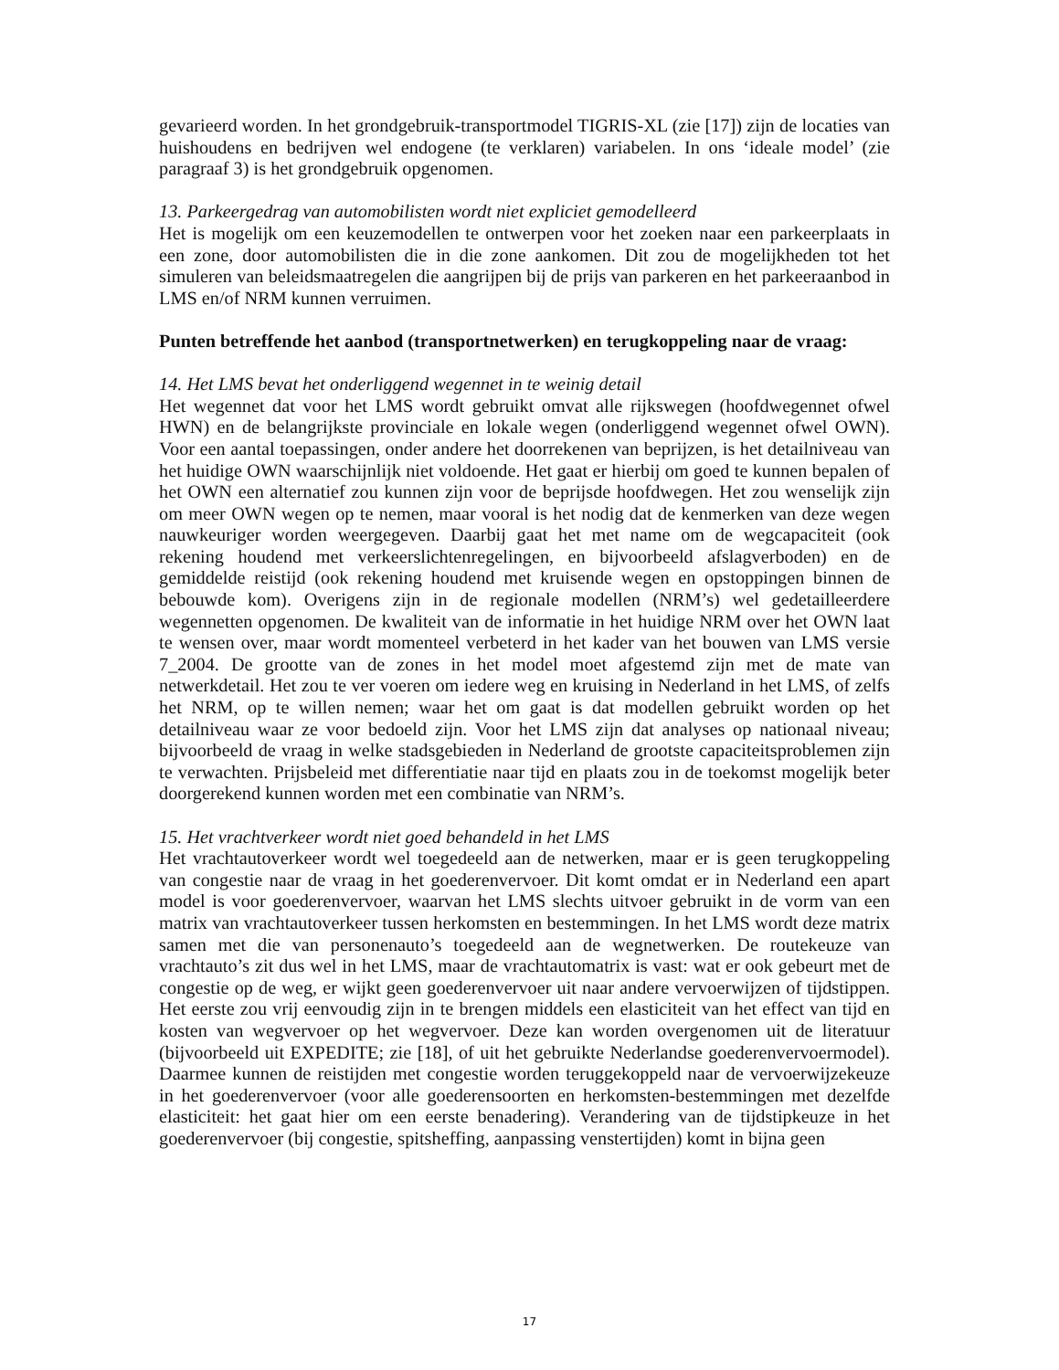gevarieerd worden. In het grondgebruik-transportmodel TIGRIS-XL (zie [17]) zijn de locaties van huishoudens en bedrijven wel endogene (te verklaren) variabelen. In ons ‘ideale model’ (zie paragraaf 3) is het grondgebruik opgenomen.
13. Parkeergedrag van automobilisten wordt niet expliciet gemodelleerd
Het is mogelijk om een keuzemodellen te ontwerpen voor het zoeken naar een parkeerplaats in een zone, door automobilisten die in die zone aankomen. Dit zou de mogelijkheden tot het simuleren van beleidsmaatregelen die aangrijpen bij de prijs van parkeren en het parkeeraanbod in LMS en/of NRM kunnen verruimen.
Punten betreffende het aanbod (transportnetwerken) en terugkoppeling naar de vraag:
14. Het LMS bevat het onderliggend wegennet in te weinig detail
Het wegennet dat voor het LMS wordt gebruikt omvat alle rijkswegen (hoofdwegennet ofwel HWN) en de belangrijkste provinciale en lokale wegen (onderliggend wegennet ofwel OWN). Voor een aantal toepassingen, onder andere het doorrekenen van beprijzen, is het detailniveau van het huidige OWN waarschijnlijk niet voldoende. Het gaat er hierbij om goed te kunnen bepalen of het OWN een alternatief zou kunnen zijn voor de beprijsde hoofdwegen. Het zou wenselijk zijn om meer OWN wegen op te nemen, maar vooral is het nodig dat de kenmerken van deze wegen nauwkeuriger worden weergegeven. Daarbij gaat het met name om de wegcapaciteit (ook rekening houdend met verkeerslichtenregelingen, en bijvoorbeeld afslagverboden) en de gemiddelde reistijd (ook rekening houdend met kruisende wegen en opstoppingen binnen de bebouwde kom). Overigens zijn in de regionale modellen (NRM’s) wel gedetailleerdere wegennetten opgenomen. De kwaliteit van de informatie in het huidige NRM over het OWN laat te wensen over, maar wordt momenteel verbeterd in het kader van het bouwen van LMS versie 7_2004. De grootte van de zones in het model moet afgestemd zijn met de mate van netwerkdetail. Het zou te ver voeren om iedere weg en kruising in Nederland in het LMS, of zelfs het NRM, op te willen nemen; waar het om gaat is dat modellen gebruikt worden op het detailniveau waar ze voor bedoeld zijn. Voor het LMS zijn dat analyses op nationaal niveau; bijvoorbeeld de vraag in welke stadsgebieden in Nederland de grootste capaciteitsproblemen zijn te verwachten. Prijsbeleid met differentiatie naar tijd en plaats zou in de toekomst mogelijk beter doorgerekend kunnen worden met een combinatie van NRM’s.
15. Het vrachtverkeer wordt niet goed behandeld in het LMS
Het vrachtautoverkeer wordt wel toegedeeld aan de netwerken, maar er is geen terugkoppeling van congestie naar de vraag in het goederenvervoer. Dit komt omdat er in Nederland een apart model is voor goederenvervoer, waarvan het LMS slechts uitvoer gebruikt in de vorm van een matrix van vrachtautoverkeer tussen herkomsten en bestemmingen. In het LMS wordt deze matrix samen met die van personenauto’s toegedeeld aan de wegnetwerken. De routekeuze van vrachtauto’s zit dus wel in het LMS, maar de vrachtautomatrix is vast: wat er ook gebeurt met de congestie op de weg, er wijkt geen goederenvervoer uit naar andere vervoerwijzen of tijdstippen. Het eerste zou vrij eenvoudig zijn in te brengen middels een elasticiteit van het effect van tijd en kosten van wegvervoer op het wegvervoer. Deze kan worden overgenomen uit de literatuur (bijvoorbeeld uit EXPEDITE; zie [18], of uit het gebruikte Nederlandse goederenvervoermodel). Daarmee kunnen de reistijden met congestie worden teruggekoppeld naar de vervoerwijzekeuze in het goederenvervoer (voor alle goederensoorten en herkomsten-bestemmingen met dezelfde elasticiteit: het gaat hier om een eerste benadering). Verandering van de tijdstipkeuze in het goederenvervoer (bij congestie, spitsheffing, aanpassing venstertijden) komt in bijna geen
17